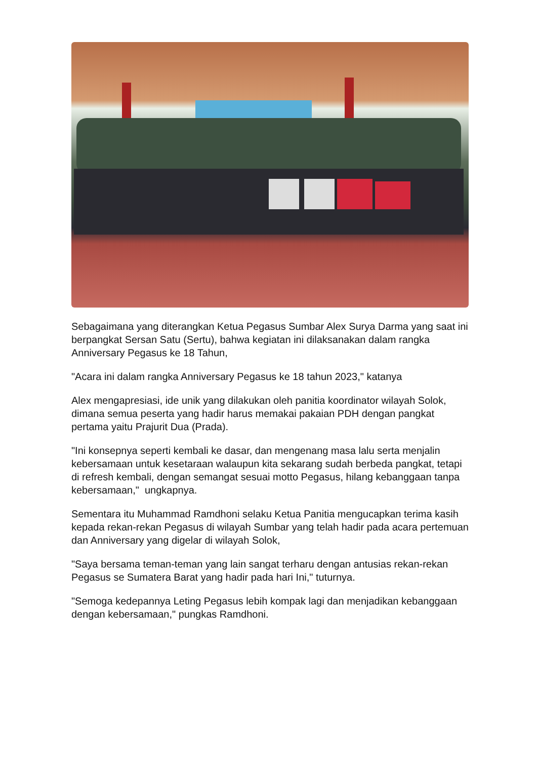Sebagaimana yang diterangkan Ketua Pegasus Sumbar Alex Surya Darma yang saat ini berpangkat Sersan Satu (Sertu), bahwa kegiatan ini dilaksanakan dalam rangka Anniversary Pegasus ke 18 Tahun,
"Acara ini dalam rangka Anniversary Pegasus ke 18 tahun 2023," katanya
Alex mengapresiasi, ide unik yang dilakukan oleh panitia koordinator wilayah Solok, dimana semua peserta yang hadir harus memakai pakaian PDH dengan pangkat pertama yaitu Prajurit Dua (Prada).
"Ini konsepnya seperti kembali ke dasar, dan mengenang masa lalu serta menjalin kebersamaan untuk kesetaraan walaupun kita sekarang sudah berbeda pangkat, tetapi di refresh kembali, dengan semangat sesuai motto Pegasus, hilang kebanggaan tanpa kebersamaan," ungkapnya.
Sementara itu Muhammad Ramdhoni selaku Ketua Panitia mengucapkan terima kasih kepada rekan-rekan Pegasus di wilayah Sumbar yang telah hadir pada acara pertemuan dan Anniversary yang digelar di wilayah Solok,
"Saya bersama teman-teman yang lain sangat terharu dengan antusias rekan-rekan Pegasus se Sumatera Barat yang hadir pada hari Ini," tuturnya.
"Semoga kedepannya Leting Pegasus lebih kompak lagi dan menjadikan kebanggaan dengan kebersamaan," pungkas Ramdhoni.